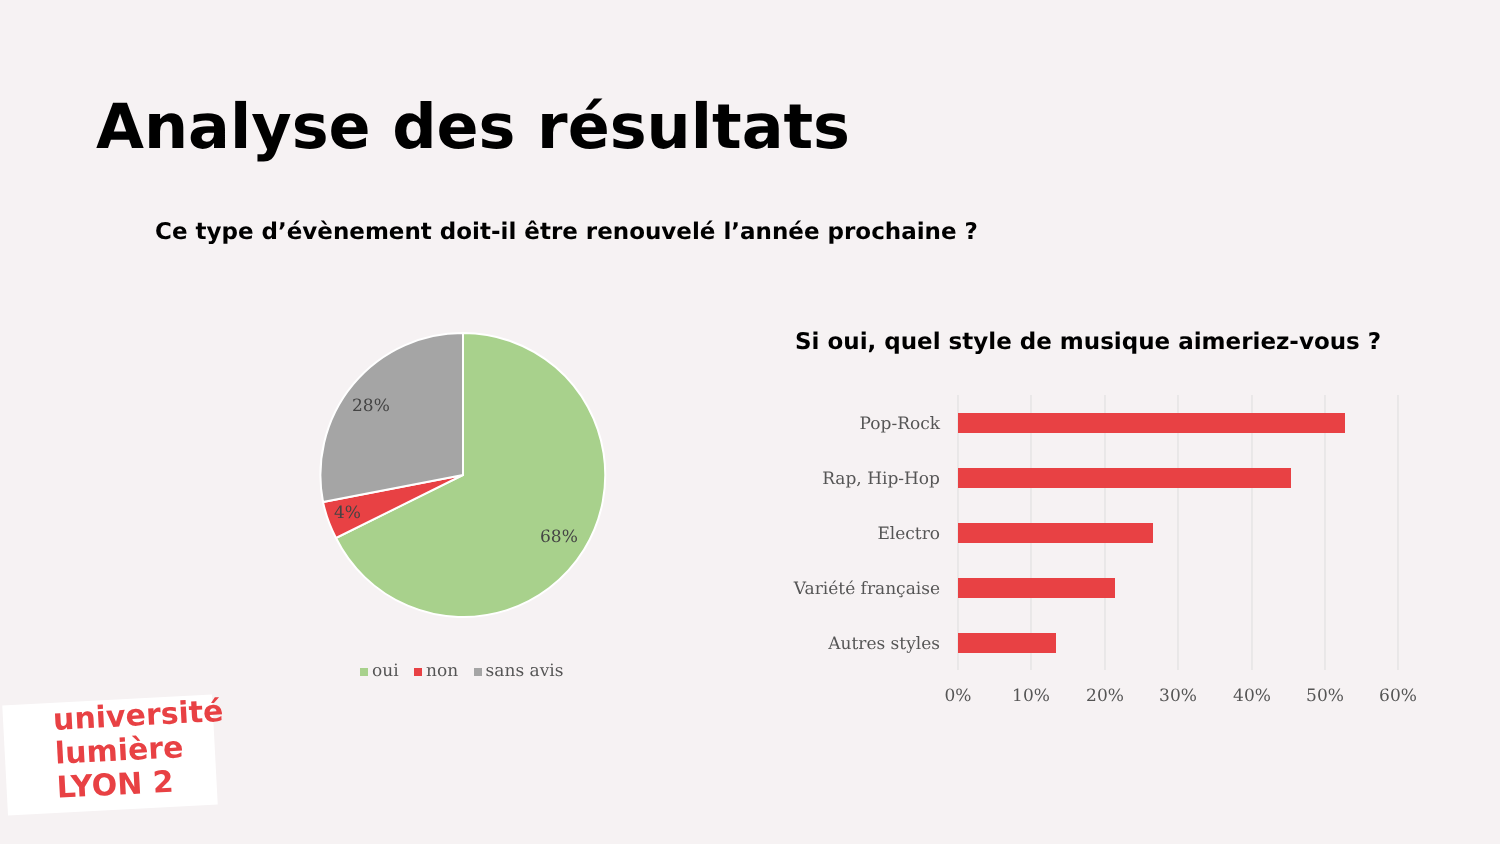Analyse des résultats
Ce type d’évènement doit-il être renouvelé l’année prochaine ?
28%
4%
68%
oui non sans avis
Si oui, quel style de musique aimeriez-vous ?
Pop-Rock
Rap, Hip-Hop
Electro
Variété française
Autres styles
0%
10%
20%
30%
40%
50%
60%
université
lumière
LYON 2